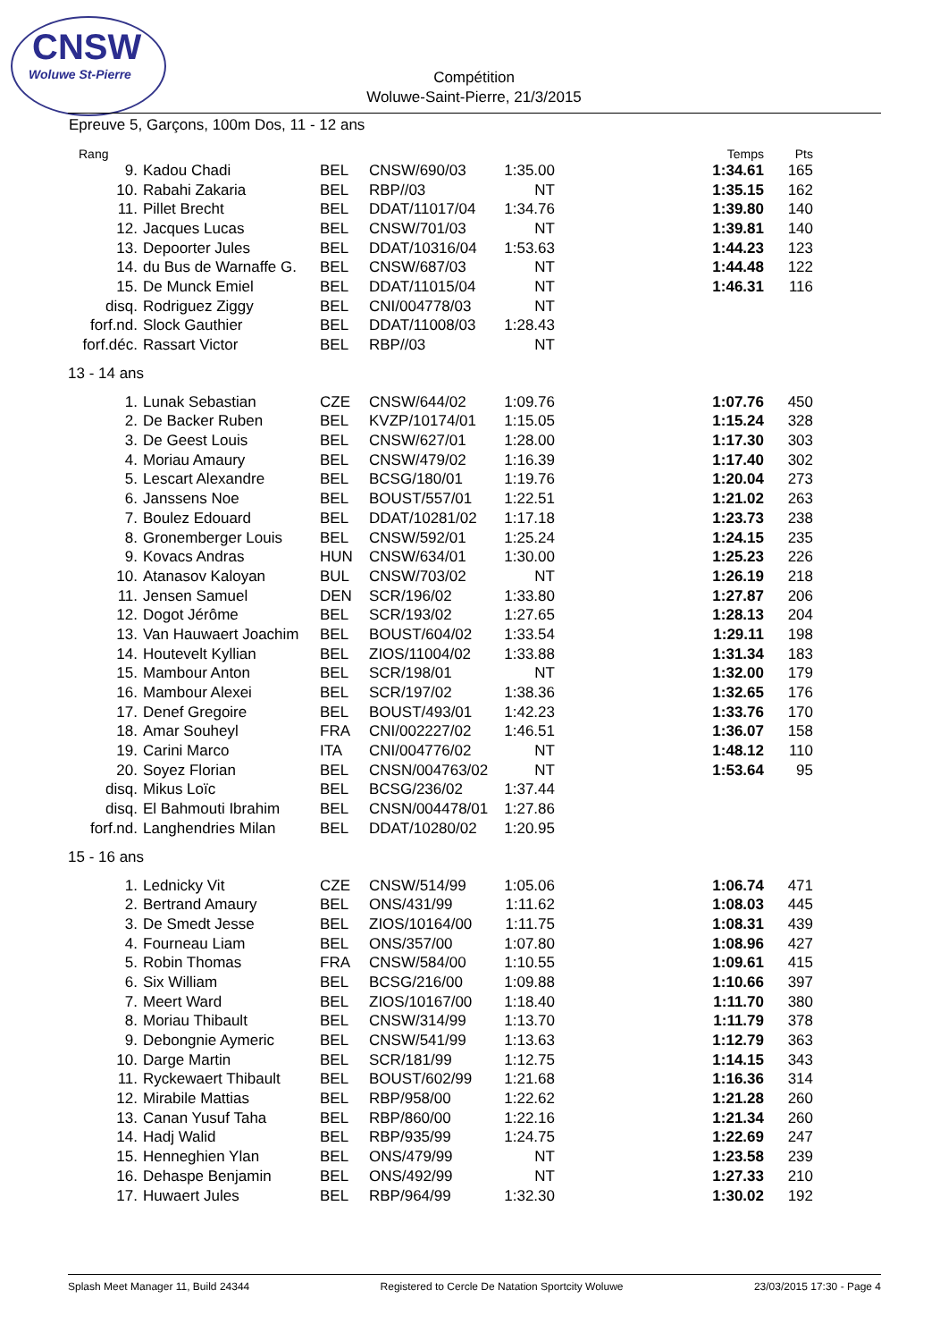CNSW
Woluwe St-Pierre
Compétition
Woluwe-Saint-Pierre, 21/3/2015
Epreuve 5, Garçons, 100m Dos, 11 - 12 ans
| Rang | | | | | | Temps | Pts |
| --- | --- | --- | --- | --- | --- | --- | --- |
| 9. | Kadou Chadi | BEL | CNSW/690/03 | 1:35.00 | | 1:34.61 | 165 |
| 10. | Rabahi Zakaria | BEL | RBP//03 | NT | | 1:35.15 | 162 |
| 11. | Pillet Brecht | BEL | DDAT/11017/04 | 1:34.76 | | 1:39.80 | 140 |
| 12. | Jacques Lucas | BEL | CNSW/701/03 | NT | | 1:39.81 | 140 |
| 13. | Depoorter Jules | BEL | DDAT/10316/04 | 1:53.63 | | 1:44.23 | 123 |
| 14. | du Bus de Warnaffe G. | BEL | CNSW/687/03 | NT | | 1:44.48 | 122 |
| 15. | De Munck Emiel | BEL | DDAT/11015/04 | NT | | 1:46.31 | 116 |
| disq. | Rodriguez Ziggy | BEL | CNI/004778/03 | NT | | | |
| forf.nd. | Slock Gauthier | BEL | DDAT/11008/03 | 1:28.43 | | | |
| forf.déc. | Rassart Victor | BEL | RBP//03 | NT | | | |
| 13 - 14 ans | | | | | | | |
| 1. | Lunak Sebastian | CZE | CNSW/644/02 | 1:09.76 | | 1:07.76 | 450 |
| 2. | De Backer Ruben | BEL | KVZP/10174/01 | 1:15.05 | | 1:15.24 | 328 |
| 3. | De Geest Louis | BEL | CNSW/627/01 | 1:28.00 | | 1:17.30 | 303 |
| 4. | Moriau Amaury | BEL | CNSW/479/02 | 1:16.39 | | 1:17.40 | 302 |
| 5. | Lescart Alexandre | BEL | BCSG/180/01 | 1:19.76 | | 1:20.04 | 273 |
| 6. | Janssens Noe | BEL | BOUST/557/01 | 1:22.51 | | 1:21.02 | 263 |
| 7. | Boulez Edouard | BEL | DDAT/10281/02 | 1:17.18 | | 1:23.73 | 238 |
| 8. | Gronemberger Louis | BEL | CNSW/592/01 | 1:25.24 | | 1:24.15 | 235 |
| 9. | Kovacs Andras | HUN | CNSW/634/01 | 1:30.00 | | 1:25.23 | 226 |
| 10. | Atanasov Kaloyan | BUL | CNSW/703/02 | NT | | 1:26.19 | 218 |
| 11. | Jensen Samuel | DEN | SCR/196/02 | 1:33.80 | | 1:27.87 | 206 |
| 12. | Dogot Jérôme | BEL | SCR/193/02 | 1:27.65 | | 1:28.13 | 204 |
| 13. | Van Hauwaert Joachim | BEL | BOUST/604/02 | 1:33.54 | | 1:29.11 | 198 |
| 14. | Houtevelt Kyllian | BEL | ZIOS/11004/02 | 1:33.88 | | 1:31.34 | 183 |
| 15. | Mambour Anton | BEL | SCR/198/01 | NT | | 1:32.00 | 179 |
| 16. | Mambour Alexei | BEL | SCR/197/02 | 1:38.36 | | 1:32.65 | 176 |
| 17. | Denef Gregoire | BEL | BOUST/493/01 | 1:42.23 | | 1:33.76 | 170 |
| 18. | Amar Souheyl | FRA | CNI/002227/02 | 1:46.51 | | 1:36.07 | 158 |
| 19. | Carini Marco | ITA | CNI/004776/02 | NT | | 1:48.12 | 110 |
| 20. | Soyez Florian | BEL | CNSN/004763/02 | NT | | 1:53.64 | 95 |
| disq. | Mikus Loïc | BEL | BCSG/236/02 | 1:37.44 | | | |
| disq. | El Bahmouti Ibrahim | BEL | CNSN/004478/01 | 1:27.86 | | | |
| forf.nd. | Langhendries Milan | BEL | DDAT/10280/02 | 1:20.95 | | | |
| 15 - 16 ans | | | | | | | |
| 1. | Lednicky Vit | CZE | CNSW/514/99 | 1:05.06 | | 1:06.74 | 471 |
| 2. | Bertrand Amaury | BEL | ONS/431/99 | 1:11.62 | | 1:08.03 | 445 |
| 3. | De Smedt Jesse | BEL | ZIOS/10164/00 | 1:11.75 | | 1:08.31 | 439 |
| 4. | Fourneau Liam | BEL | ONS/357/00 | 1:07.80 | | 1:08.96 | 427 |
| 5. | Robin Thomas | FRA | CNSW/584/00 | 1:10.55 | | 1:09.61 | 415 |
| 6. | Six William | BEL | BCSG/216/00 | 1:09.88 | | 1:10.66 | 397 |
| 7. | Meert Ward | BEL | ZIOS/10167/00 | 1:18.40 | | 1:11.70 | 380 |
| 8. | Moriau Thibault | BEL | CNSW/314/99 | 1:13.70 | | 1:11.79 | 378 |
| 9. | Debongnie Aymeric | BEL | CNSW/541/99 | 1:13.63 | | 1:12.79 | 363 |
| 10. | Darge Martin | BEL | SCR/181/99 | 1:12.75 | | 1:14.15 | 343 |
| 11. | Ryckewaert Thibault | BEL | BOUST/602/99 | 1:21.68 | | 1:16.36 | 314 |
| 12. | Mirabile Mattias | BEL | RBP/958/00 | 1:22.62 | | 1:21.28 | 260 |
| 13. | Canan Yusuf Taha | BEL | RBP/860/00 | 1:22.16 | | 1:21.34 | 260 |
| 14. | Hadj Walid | BEL | RBP/935/99 | 1:24.75 | | 1:22.69 | 247 |
| 15. | Henneghien Ylan | BEL | ONS/479/99 | NT | | 1:23.58 | 239 |
| 16. | Dehaspe Benjamin | BEL | ONS/492/99 | NT | | 1:27.33 | 210 |
| 17. | Huwaert Jules | BEL | RBP/964/99 | 1:32.30 | | 1:30.02 | 192 |
Splash Meet Manager 11, Build 24344 Registered to Cercle De Natation Sportcity Woluwe 23/03/2015 17:30 - Page 4